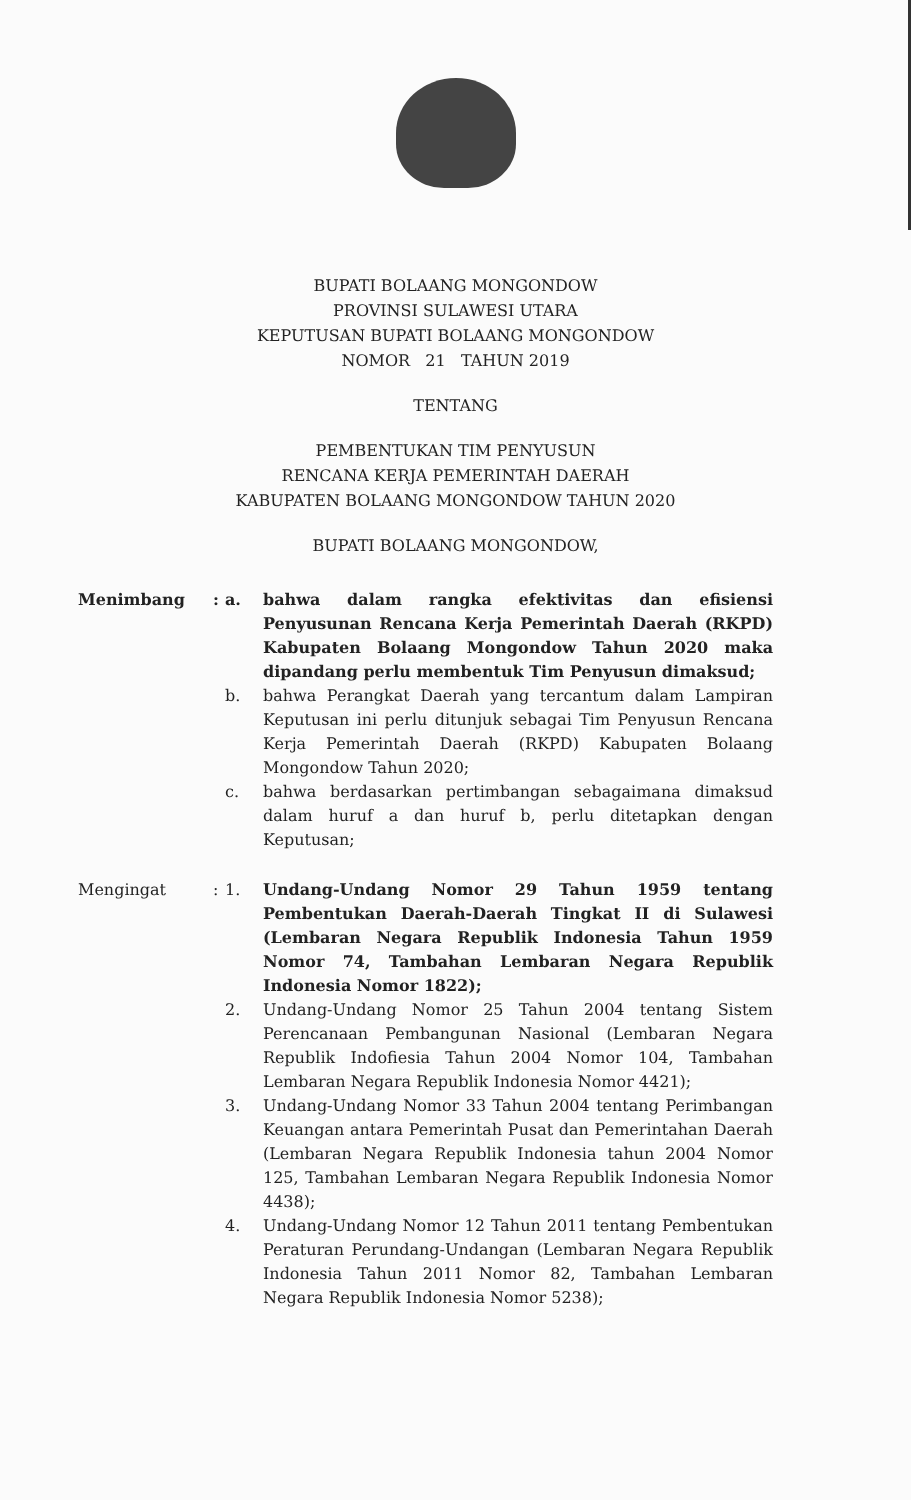BUPATI BOLAANG MONGONDOW
PROVINSI SULAWESI UTARA
KEPUTUSAN BUPATI BOLAANG MONGONDOW
NOMOR 21 TAHUN 2019
TENTANG
PEMBENTUKAN TIM PENYUSUN
RENCANA KERJA PEMERINTAH DAERAH
KABUPATEN BOLAANG MONGONDOW TAHUN 2020
BUPATI BOLAANG MONGONDOW,
Menimbang : a. bahwa dalam rangka efektivitas dan efisiensi Penyusunan Rencana Kerja Pemerintah Daerah (RKPD) Kabupaten Bolaang Mongondow Tahun 2020 maka dipandang perlu membentuk Tim Penyusun dimaksud;
b. bahwa Perangkat Daerah yang tercantum dalam Lampiran Keputusan ini perlu ditunjuk sebagai Tim Penyusun Rencana Kerja Pemerintah Daerah (RKPD) Kabupaten Bolaang Mongondow Tahun 2020;
c. bahwa berdasarkan pertimbangan sebagaimana dimaksud dalam huruf a dan huruf b, perlu ditetapkan dengan Keputusan;
Mengingat : 1. Undang-Undang Nomor 29 Tahun 1959 tentang Pembentukan Daerah-Daerah Tingkat II di Sulawesi (Lembaran Negara Republik Indonesia Tahun 1959 Nomor 74, Tambahan Lembaran Negara Republik Indonesia Nomor 1822);
2. Undang-Undang Nomor 25 Tahun 2004 tentang Sistem Perencanaan Pembangunan Nasional (Lembaran Negara Republik Indofiesia Tahun 2004 Nomor 104, Tambahan Lembaran Negara Republik Indonesia Nomor 4421);
3. Undang-Undang Nomor 33 Tahun 2004 tentang Perimbangan Keuangan antara Pemerintah Pusat dan Pemerintahan Daerah (Lembaran Negara Republik Indonesia tahun 2004 Nomor 125, Tambahan Lembaran Negara Republik Indonesia Nomor 4438);
4. Undang-Undang Nomor 12 Tahun 2011 tentang Pembentukan Peraturan Perundang-Undangan (Lembaran Negara Republik Indonesia Tahun 2011 Nomor 82, Tambahan Lembaran Negara Republik Indonesia Nomor 5238);